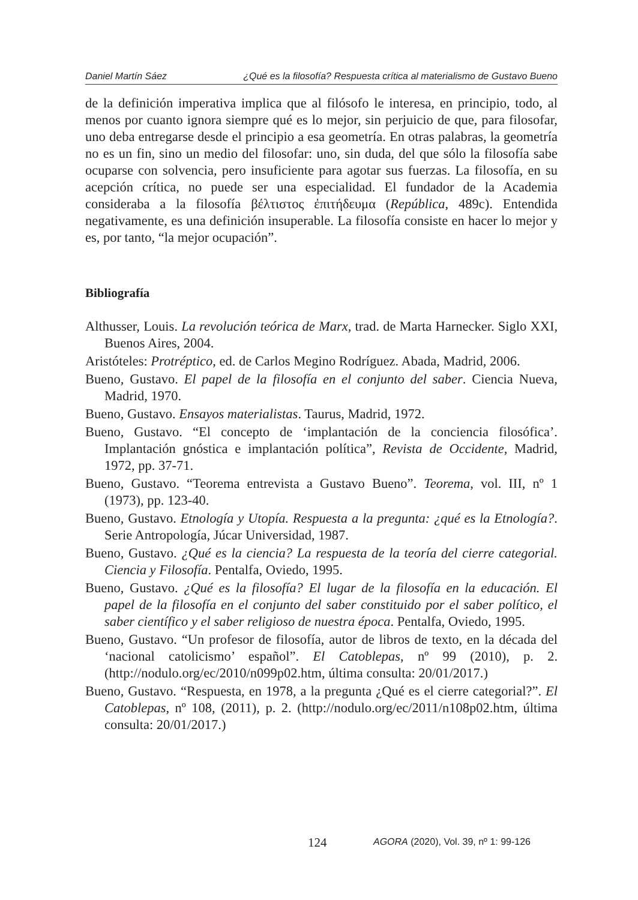Daniel Martín Sáez ¿Qué es la filosofía? Respuesta crítica al materialismo de Gustavo Bueno
de la definición imperativa implica que al filósofo le interesa, en principio, todo, al menos por cuanto ignora siempre qué es lo mejor, sin perjuicio de que, para filosofar, uno deba entregarse desde el principio a esa geometría. En otras palabras, la geometría no es un fin, sino un medio del filosofar: uno, sin duda, del que sólo la filosofía sabe ocuparse con solvencia, pero insuficiente para agotar sus fuerzas. La filosofía, en su acepción crítica, no puede ser una especialidad. El fundador de la Academia consideraba a la filosofía βέλτιστος ἐπιτήδευμα (República, 489c). Entendida negativamente, es una definición insuperable. La filosofía consiste en hacer lo mejor y es, por tanto, “la mejor ocupación”.
Bibliografía
Althusser, Louis. La revolución teórica de Marx, trad. de Marta Harnecker. Siglo XXI, Buenos Aires, 2004.
Aristóteles: Protréptico, ed. de Carlos Megino Rodríguez. Abada, Madrid, 2006.
Bueno, Gustavo. El papel de la filosofía en el conjunto del saber. Ciencia Nueva, Madrid, 1970.
Bueno, Gustavo. Ensayos materialistas. Taurus, Madrid, 1972.
Bueno, Gustavo. “El concepto de ‘implantación de la conciencia filosófica’. Implantación gnóstica e implantación política”, Revista de Occidente, Madrid, 1972, pp. 37-71.
Bueno, Gustavo. “Teorema entrevista a Gustavo Bueno”. Teorema, vol. III, nº 1 (1973), pp. 123-40.
Bueno, Gustavo. Etnología y Utopía. Respuesta a la pregunta: ¿qué es la Etnología?. Serie Antropología, Júcar Universidad, 1987.
Bueno, Gustavo. ¿Qué es la ciencia? La respuesta de la teoría del cierre categorial. Ciencia y Filosofía. Pentalfa, Oviedo, 1995.
Bueno, Gustavo. ¿Qué es la filosofía? El lugar de la filosofía en la educación. El papel de la filosofía en el conjunto del saber constituido por el saber político, el saber científico y el saber religioso de nuestra época. Pentalfa, Oviedo, 1995.
Bueno, Gustavo. “Un profesor de filosofía, autor de libros de texto, en la década del ‘nacional catolicismo’ español”. El Catoblepas, nº 99 (2010), p. 2. (http://nodulo.org/ec/2010/n099p02.htm, última consulta: 20/01/2017.)
Bueno, Gustavo. “Respuesta, en 1978, a la pregunta ¿Qué es el cierre categorial?”. El Catoblepas, nº 108, (2011), p. 2. (http://nodulo.org/ec/2011/n108p02.htm, última consulta: 20/01/2017.)
124
AGORA (2020), Vol. 39, nº 1: 99-126